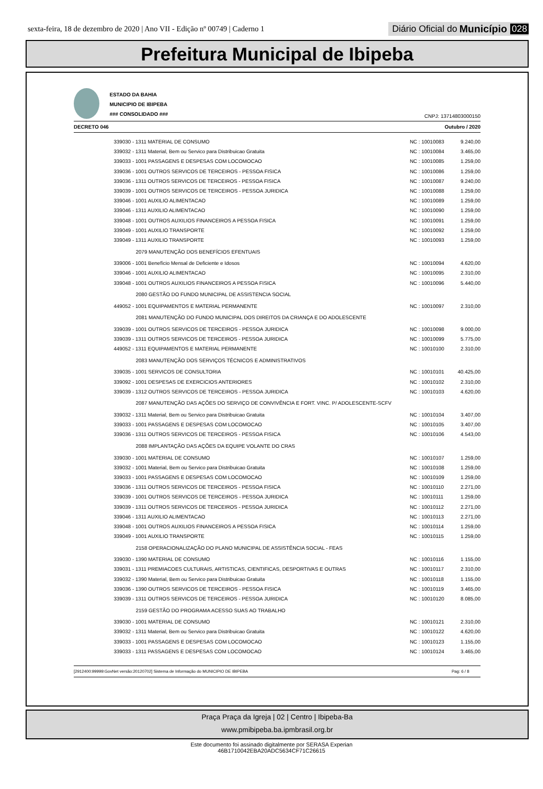sexta-feira, 18 de dezembro de 2020 | Ano VII - Edição nº 00749 | Caderno 1
Diário Oficial do Município 028
Prefeitura Municipal de Ibipeba
ESTADO DA BAHIA
MUNICIPIO DE IBIPEBA
### CONSOLIDADO ###
CNPJ: 13714803000150
DECRETO 046 Outubro / 2020
| 339030 - 1311 MATERIAL DE CONSUMO | NC : 10010083 | 9.240,00 |
| 339032 - 1311 Material, Bem ou Servico para Distribuicao Gratuita | NC : 10010084 | 3.465,00 |
| 339033 - 1001 PASSAGENS E DESPESAS COM LOCOMOCAO | NC : 10010085 | 1.259,00 |
| 339036 - 1001 OUTROS SERVICOS DE TERCEIROS - PESSOA FISICA | NC : 10010086 | 1.259,00 |
| 339036 - 1311 OUTROS SERVICOS DE TERCEIROS - PESSOA FISICA | NC : 10010087 | 9.240,00 |
| 339039 - 1001 OUTROS SERVICOS DE TERCEIROS - PESSOA JURIDICA | NC : 10010088 | 1.259,00 |
| 339046 - 1001 AUXILIO ALIMENTACAO | NC : 10010089 | 1.259,00 |
| 339046 - 1311 AUXILIO ALIMENTACAO | NC : 10010090 | 1.259,00 |
| 339048 - 1001 OUTROS AUXILIOS FINANCEIROS A PESSOA FISICA | NC : 10010091 | 1.259,00 |
| 339049 - 1001 AUXILIO TRANSPORTE | NC : 10010092 | 1.259,00 |
| 339049 - 1311 AUXILIO TRANSPORTE | NC : 10010093 | 1.259,00 |
| 2079 MANUTENÇÃO DOS BENEFÍCIOS EFENTUAIS | | |
| 339006 - 1001 Benefício Mensal de Deficiente e Idosos | NC : 10010094 | 4.620,00 |
| 339046 - 1001 AUXILIO ALIMENTACAO | NC : 10010095 | 2.310,00 |
| 339048 - 1001 OUTROS AUXILIOS FINANCEIROS A PESSOA FISICA | NC : 10010096 | 5.440,00 |
| 2080 GESTÃO DO FUNDO MUNICIPAL DE ASSISTENCIA SOCIAL | | |
| 449052 - 1001 EQUIPAMENTOS E MATERIAL PERMANENTE | NC : 10010097 | 2.310,00 |
| 2081 MANUTENÇÃO DO FUNDO MUNICIPAL DOS DIREITOS DA CRIANÇA E DO ADOLESCENTE | | |
| 339039 - 1001 OUTROS SERVICOS DE TERCEIROS - PESSOA JURIDICA | NC : 10010098 | 9.000,00 |
| 339039 - 1311 OUTROS SERVICOS DE TERCEIROS - PESSOA JURIDICA | NC : 10010099 | 5.775,00 |
| 449052 - 1311 EQUIPAMENTOS E MATERIAL PERMANENTE | NC : 10010100 | 2.310,00 |
| 2083 MANUTENÇÃO DOS SERVIÇOS TÉCNICOS E ADMINISTRATIVOS | | |
| 339035 - 1001 SERVICOS DE CONSULTORIA | NC : 10010101 | 40.425,00 |
| 339092 - 1001 DESPESAS DE EXERCICIOS ANTERIORES | NC : 10010102 | 2.310,00 |
| 339039 - 1312 OUTROS SERVICOS DE TERCEIROS - PESSOA JURIDICA | NC : 10010103 | 4.620,00 |
| 2087 MANUTENÇÃO DAS AÇÕES DO SERVIÇO DE CONVIVÊNCIA E FORT. VINC. P/ ADOLESCENTE-SCFV | | |
| 339032 - 1311 Material, Bem ou Servico para Distribuicao Gratuita | NC : 10010104 | 3.407,00 |
| 339033 - 1001 PASSAGENS E DESPESAS COM LOCOMOCAO | NC : 10010105 | 3.407,00 |
| 339036 - 1311 OUTROS SERVICOS DE TERCEIROS - PESSOA FISICA | NC : 10010106 | 4.543,00 |
| 2088 IMPLANTAÇÃO DAS AÇÕES DA EQUIPE VOLANTE DO CRAS | | |
| 339030 - 1001 MATERIAL DE CONSUMO | NC : 10010107 | 1.259,00 |
| 339032 - 1001 Material, Bem ou Servico para Distribuicao Gratuita | NC : 10010108 | 1.259,00 |
| 339033 - 1001 PASSAGENS E DESPESAS COM LOCOMOCAO | NC : 10010109 | 1.259,00 |
| 339036 - 1311 OUTROS SERVICOS DE TERCEIROS - PESSOA FISICA | NC : 10010110 | 2.271,00 |
| 339039 - 1001 OUTROS SERVICOS DE TERCEIROS - PESSOA JURIDICA | NC : 10010111 | 1.259,00 |
| 339039 - 1311 OUTROS SERVICOS DE TERCEIROS - PESSOA JURIDICA | NC : 10010112 | 2.271,00 |
| 339046 - 1311 AUXILIO ALIMENTACAO | NC : 10010113 | 2.271,00 |
| 339048 - 1001 OUTROS AUXILIOS FINANCEIROS A PESSOA FISICA | NC : 10010114 | 1.259,00 |
| 339049 - 1001 AUXILIO TRANSPORTE | NC : 10010115 | 1.259,00 |
| 2158 OPERACIONALIZAÇÃO DO PLANO MUNICIPAL DE ASSISTÊNCIA SOCIAL - FEAS | | |
| 339030 - 1390 MATERIAL DE CONSUMO | NC : 10010116 | 1.155,00 |
| 339031 - 1311 PREMIACOES CULTURAIS, ARTISTICAS, CIENTIFICAS, DESPORTIVAS E OUTRAS | NC : 10010117 | 2.310,00 |
| 339032 - 1390 Material, Bem ou Servico para Distribuicao Gratuita | NC : 10010118 | 1.155,00 |
| 339036 - 1390 OUTROS SERVICOS DE TERCEIROS - PESSOA FISICA | NC : 10010119 | 3.465,00 |
| 339039 - 1311 OUTROS SERVICOS DE TERCEIROS - PESSOA JURIDICA | NC : 10010120 | 8.085,00 |
| 2159 GESTÃO DO PROGRAMA ACESSO SUAS AO TRABALHO | | |
| 339030 - 1001 MATERIAL DE CONSUMO | NC : 10010121 | 2.310,00 |
| 339032 - 1311 Material, Bem ou Servico para Distribuicao Gratuita | NC : 10010122 | 4.620,00 |
| 339033 - 1001 PASSAGENS E DESPESAS COM LOCOMOCAO | NC : 10010123 | 1.155,00 |
| 339033 - 1311 PASSAGENS E DESPESAS COM LOCOMOCAO | NC : 10010124 | 3.465,00 |
[2912400:99999:GovNet versão:20120702] Sistema de Informação do MUNICIPIO DE IBIPEBA Pag: 6 / 8
Praça Praça da Igreja | 02 | Centro | Ibipeba-Ba
www.pmibipeba.ba.ipmbrasil.org.br
Este documento foi assinado digitalmente por SERASA Experian
46B1710042EBA20ADC5634CF71C26615